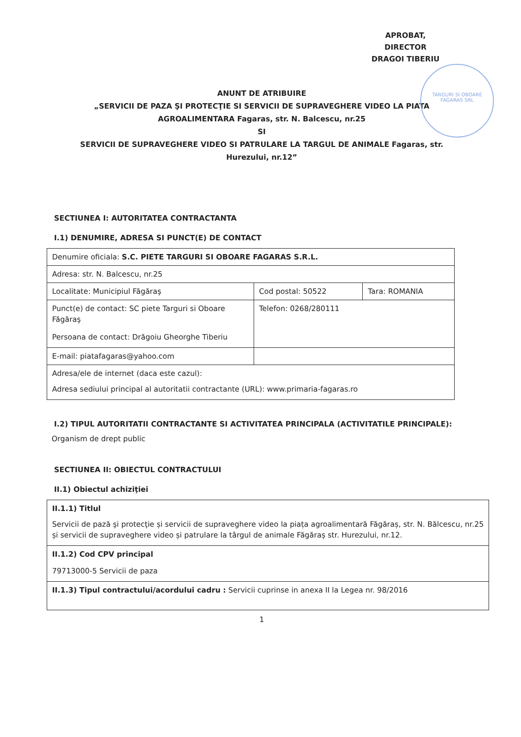APROBAT,
DIRECTOR
DRAGOI TIBERIU
TARGURI SI OBOARE FAGARAS SRL
ANUNT DE ATRIBUIRE
„SERVICII DE PAZA ŞI PROTECŢIE SI SERVICII DE SUPRAVEGHERE VIDEO LA PIATA
AGROALIMENTARA Fagaras, str. N. Balcescu, nr.25
SI
SERVICII DE SUPRAVEGHERE VIDEO SI PATRULARE LA TARGUL DE ANIMALE Fagaras, str.
Hurezului, nr.12”
SECTIUNEA I: AUTORITATEA CONTRACTANTA
I.1) DENUMIRE, ADRESA SI PUNCT(E) DE CONTACT
| Denumire oficiala: S.C. PIETE TARGURI SI OBOARE FAGARAS S.R.L. | | |
| Adresa: str. N. Balcescu, nr.25 | | |
| Localitate: Municipiul Făgăraş | Cod postal: 50522 | Tara: ROMANIA |
| Punct(e) de contact: SC piete Targuri si Oboare Făgăraş Persoana de contact: Drăgoiu Gheorghe Tiberiu | Telefon: 0268/280111 | |
| E-mail: piatafagaras@yahoo.com | | |
| Adresa/ele de internet (daca este cazul): Adresa sediului principal al autoritatii contractante (URL): www.primaria-fagaras.ro | | |
I.2) TIPUL AUTORITATII CONTRACTANTE SI ACTIVITATEA PRINCIPALA (ACTIVITATILE PRINCIPALE):
Organism de drept public
SECTIUNEA II: OBIECTUL CONTRACTULUI
II.1) Obiectul achiziţiei
| II.1.1) Titlul Servicii de pază şi protecţie și servicii de supraveghere video la piața agroalimentară Făgăraș, str. N. Bălcescu, nr.25 și servicii de supraveghere video și patrulare la târgul de animale Făgăraș str. Hurezului, nr.12. |
| II.1.2) Cod CPV principal 79713000-5 Servicii de paza |
| II.1.3) Tipul contractului/acordului cadru : Servicii cuprinse in anexa II la Legea nr. 98/2016 |
1